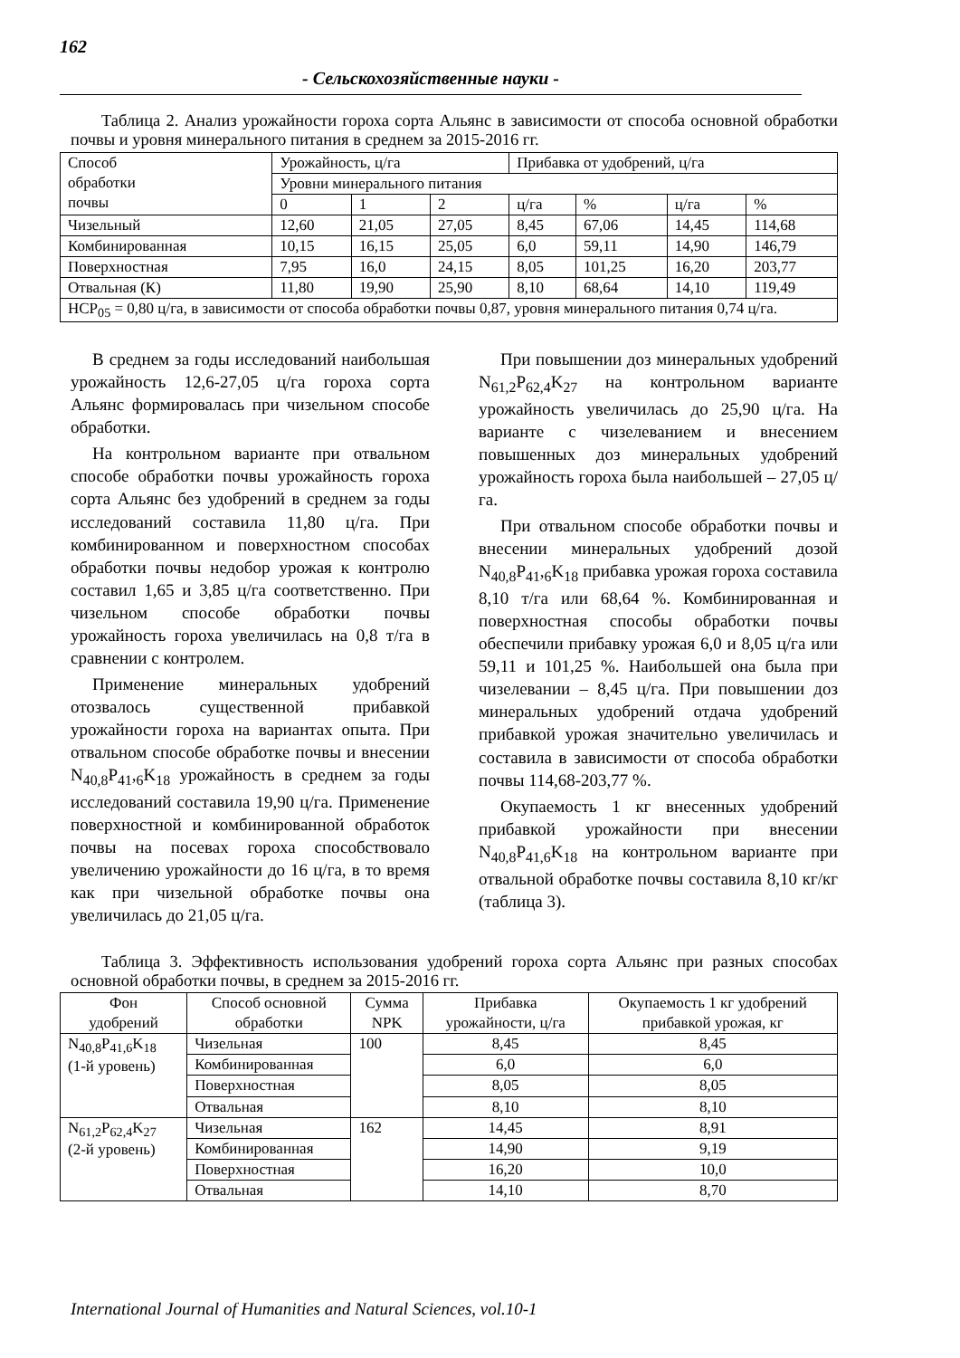162
- Сельскохозяйственные науки -
Таблица 2. Анализ урожайности гороха сорта Альянс в зависимости от способа основной обработки почвы и уровня минерального питания в среднем за 2015-2016 гг.
| Способ обработки почвы | Урожайность, ц/га | | | Прибавка от удобрений, ц/га | | | |
| | Уровни минерального питания | | | | | | |
| | 0 | 1 | 2 | ц/га | % | ц/га | % |
| Чизельный | 12,60 | 21,05 | 27,05 | 8,45 | 67,06 | 14,45 | 114,68 |
| Комбинированная | 10,15 | 16,15 | 25,05 | 6,0 | 59,11 | 14,90 | 146,79 |
| Поверхностная | 7,95 | 16,0 | 24,15 | 8,05 | 101,25 | 16,20 | 203,77 |
| Отвальная (К) | 11,80 | 19,90 | 25,90 | 8,10 | 68,64 | 14,10 | 119,49 |
| НСР<sub>05</sub> = 0,80 ц/га, в зависимости от способа обработки почвы 0,87, уровня минерального питания 0,74 ц/га. | | | | | | | |
В среднем за годы исследований наибольшая урожайность 12,6-27,05 ц/га гороха сорта Альянс формировалась при чизельном способе обработки.
На контрольном варианте при отвальном способе обработки почвы урожайность гороха сорта Альянс без удобрений в среднем за годы исследований составила 11,80 ц/га. При комбинированном и поверхностном способах обработки почвы недобор урожая к контролю составил 1,65 и 3,85 ц/га соответственно. При чизельном способе обработки почвы урожайность гороха увеличилась на 0,8 т/га в сравнении с контролем.
Применение минеральных удобрений отозвалось существенной прибавкой урожайности гороха на вариантах опыта. При отвальном способе обработке почвы и внесении N<sub>40,8</sub>P<sub>41</sub>,<sub>6</sub>K<sub>18</sub> урожайность в среднем за годы исследований составила 19,90 ц/га. Применение поверхностной и комбинированной обработок почвы на посевах гороха способствовало увеличению урожайности до 16 ц/га, в то время как при чизельной обработке почвы она увеличилась до 21,05 ц/га.
При повышении доз минеральных удобрений N<sub>61,2</sub>P<sub>62,4</sub>K<sub>27</sub> на контрольном варианте урожайность увеличилась до 25,90 ц/га. На варианте с чизелеванием и внесением повышенных доз минеральных удобрений урожайность гороха была наибольшей – 27,05 ц/га.
При отвальном способе обработки почвы и внесении минеральных удобрений дозой N<sub>40,8</sub>P<sub>41</sub>,<sub>6</sub>K<sub>18</sub> прибавка урожая гороха составила 8,10 т/га или 68,64 %. Комбинированная и поверхностная способы обработки почвы обеспечили прибавку урожая 6,0 и 8,05 ц/га или 59,11 и 101,25 %. Наибольшей она была при чизелевании – 8,45 ц/га. При повышении доз минеральных удобрений отдача удобрений прибавкой урожая значительно увеличилась и составила в зависимости от способа обработки почвы 114,68-203,77 %.
Окупаемость 1 кг внесенных удобрений прибавкой урожайности при внесении N<sub>40,8</sub>P<sub>41,6</sub>K<sub>18</sub> на контрольном варианте при отвальной обработке почвы составила 8,10 кг/кг (таблица 3).
Таблица 3. Эффективность использования удобрений гороха сорта Альянс при разных способах основной обработки почвы, в среднем за 2015-2016 гг.
| Фон удобрений | Способ основной обработки | Сумма NPK | Прибавка урожайности, ц/га | Окупаемость 1 кг удобрений прибавкой урожая, кг |
| --- | --- | --- | --- | --- |
| N<sub>40,8</sub>P<sub>41,6</sub>K<sub>18</sub> (1-й уровень) | Чизельная | 100 | 8,45 | 8,45 |
| | Комбинированная | | 6,0 | 6,0 |
| | Поверхностная | | 8,05 | 8,05 |
| | Отвальная | | 8,10 | 8,10 |
| N<sub>61,2</sub>P<sub>62,4</sub>K<sub>27</sub> (2-й уровень) | Чизельная | 162 | 14,45 | 8,91 |
| | Комбинированная | | 14,90 | 9,19 |
| | Поверхностная | | 16,20 | 10,0 |
| | Отвальная | | 14,10 | 8,70 |
International Journal of Humanities and Natural Sciences, vol.10-1